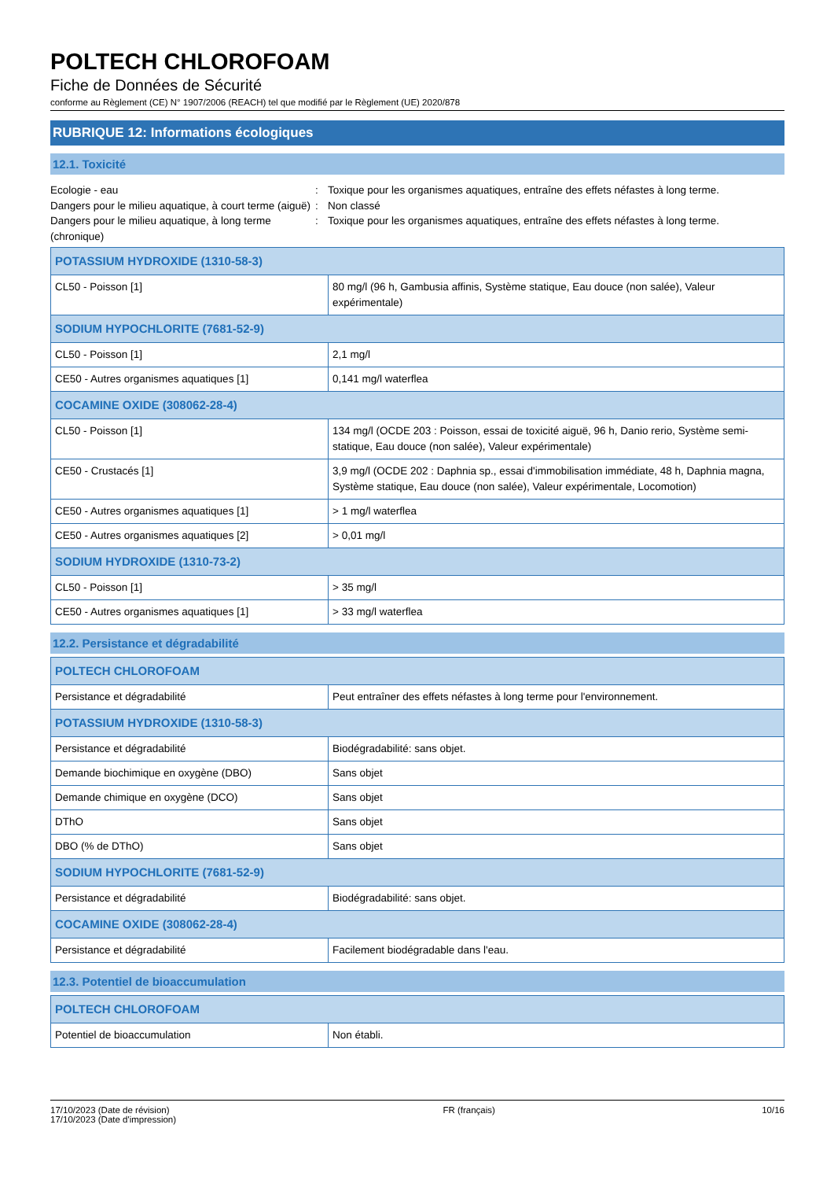POLTECH CHLOROFOAM
Fiche de Données de Sécurité
conforme au Règlement (CE) N° 1907/2006 (REACH) tel que modifié par le Règlement (UE) 2020/878
RUBRIQUE 12: Informations écologiques
12.1. Toxicité
Ecologie - eau
:
Toxique pour les organismes aquatiques, entraîne des effets néfastes à long terme.
Dangers pour le milieu aquatique, à court terme (aiguë)
:
Non classé
Dangers pour le milieu aquatique, à long terme (chronique)
:
Toxique pour les organismes aquatiques, entraîne des effets néfastes à long terme.
| POTASSIUM HYDROXIDE (1310-58-3) | |
| --- | --- |
| CL50 - Poisson [1] | 80 mg/l (96 h, Gambusia affinis, Système statique, Eau douce (non salée), Valeur expérimentale) |
| SODIUM HYPOCHLORITE (7681-52-9) | |
| CL50 - Poisson [1] | 2,1 mg/l |
| CE50 - Autres organismes aquatiques [1] | 0,141 mg/l waterflea |
| COCAMINE OXIDE (308062-28-4) | |
| CL50 - Poisson [1] | 134 mg/l (OCDE 203 : Poisson, essai de toxicité aiguë, 96 h, Danio rerio, Système semi-statique, Eau douce (non salée), Valeur expérimentale) |
| CE50 - Crustacés [1] | 3,9 mg/l (OCDE 202 : Daphnia sp., essai d'immobilisation immédiate, 48 h, Daphnia magna, Système statique, Eau douce (non salée), Valeur expérimentale, Locomotion) |
| CE50 - Autres organismes aquatiques [1] | > 1 mg/l waterflea |
| CE50 - Autres organismes aquatiques [2] | > 0,01 mg/l |
| SODIUM HYDROXIDE (1310-73-2) | |
| CL50 - Poisson [1] | > 35 mg/l |
| CE50 - Autres organismes aquatiques [1] | > 33 mg/l waterflea |
12.2. Persistance et dégradabilité
| POLTECH CHLOROFOAM | |
| --- | --- |
| Persistance et dégradabilité | Peut entraîner des effets néfastes à long terme pour l'environnement. |
| POTASSIUM HYDROXIDE (1310-58-3) | |
| Persistance et dégradabilité | Biodégradabilité: sans objet. |
| Demande biochimique en oxygène (DBO) | Sans objet |
| Demande chimique en oxygène (DCO) | Sans objet |
| DThO | Sans objet |
| DBO (% de DThO) | Sans objet |
| SODIUM HYPOCHLORITE (7681-52-9) | |
| Persistance et dégradabilité | Biodégradabilité: sans objet. |
| COCAMINE OXIDE (308062-28-4) | |
| Persistance et dégradabilité | Facilement biodégradable dans l'eau. |
12.3. Potentiel de bioaccumulation
| POLTECH CHLOROFOAM | |
| --- | --- |
| Potentiel de bioaccumulation | Non établi. |
17/10/2023 (Date de révision)
17/10/2023 (Date d'impression)
FR (français) 10/16